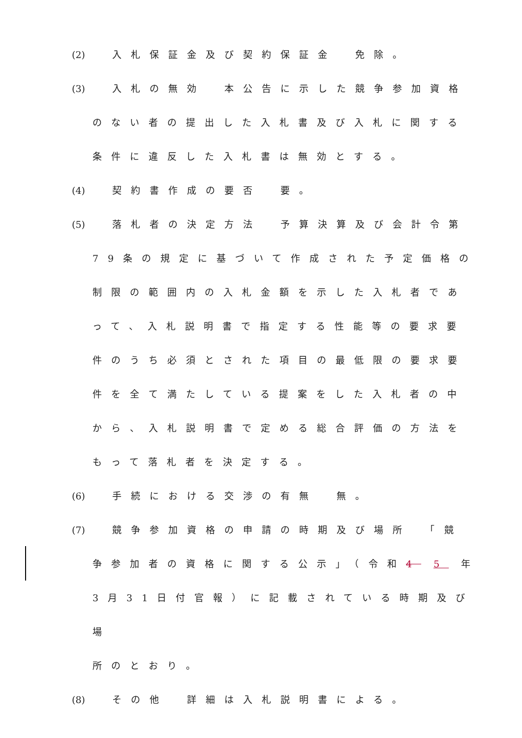(2) 入札保証金及び契約保証金　免除。
(3) 入札の無効　本公告に示した競争参加資格
のない者の提出した入札書及び入札に関する
条件に違反した入札書は無効とする。
(4) 契約書作成の要否　要。
(5) 落札者の決定方法　予算決算及び会計令第
79条の規定に基づいて作成された予定価格の
制限の範囲内の入札金額を示した入札者であ
って、入札説明書で指定する性能等の要求要
件のうち必須とされた項目の最低限の要求要
件を全て満たしている提案をした入札者の中
から、入札説明書で定める総合評価の方法を
もって落札者を決定する。
(6) 手続における交渉の有無　無。
(7) 競争参加資格の申請の時期及び場所　「競
争参加者の資格に関する公示」（令和4 5 年
3月31日付官報）に記載されている時期及び
場
所のとおり。
(8) その他　詳細は入札説明書による。